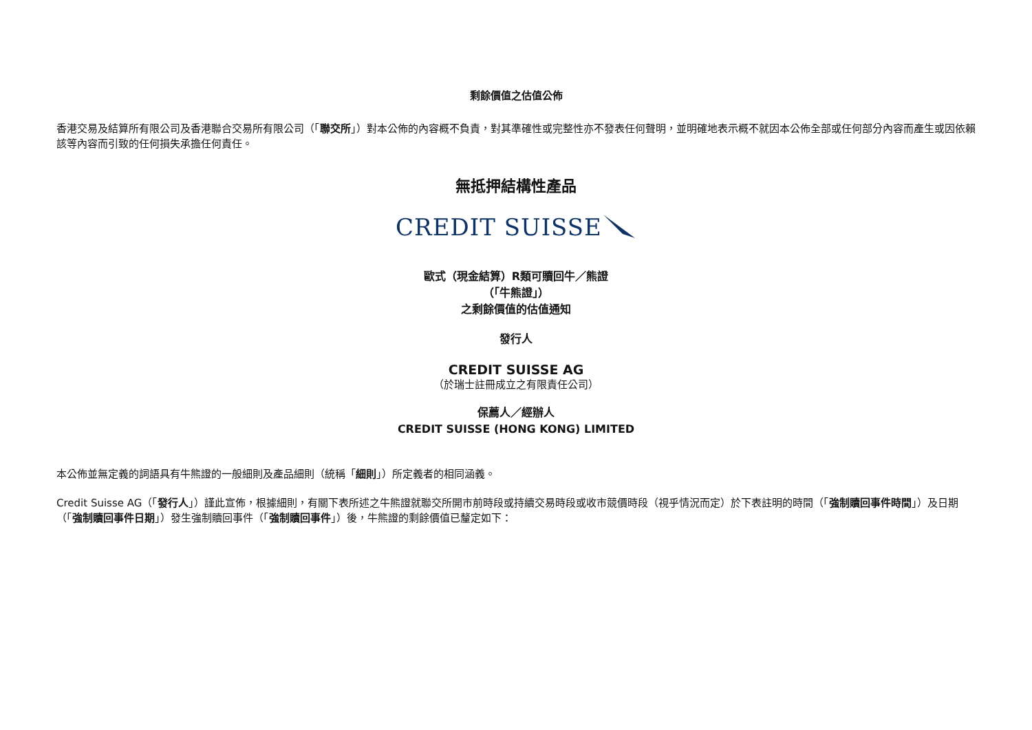剩餘價值之估值公佈
香港交易及結算所有限公司及香港聯合交易所有限公司（「聯交所」）對本公佈的內容概不負責，對其準確性或完整性亦不發表任何聲明，並明確地表示概不就因本公佈全部或任何部分內容而產生或因依賴該等內容而引致的任何損失承擔任何責任。
無抵押結構性產品
CREDIT SUISSE
歐式（現金結算）R類可贖回牛／熊證
（「牛熊證」）
之剩餘價值的估值通知
發行人
CREDIT SUISSE AG
（於瑞士註冊成立之有限責任公司）
保薦人／經辦人
CREDIT SUISSE (HONG KONG) LIMITED
本公佈並無定義的詞語具有牛熊證的一般細則及產品細則（統稱「細則」）所定義者的相同涵義。
Credit Suisse AG（「發行人」）謹此宣佈，根據細則，有關下表所述之牛熊證就聯交所開市前時段或持續交易時段或收市競價時段（視乎情況而定）於下表註明的時間（「強制贖回事件時間」）及日期（「強制贖回事件日期」）發生強制贖回事件（「強制贖回事件」）後，牛熊證的剩餘價值已釐定如下：